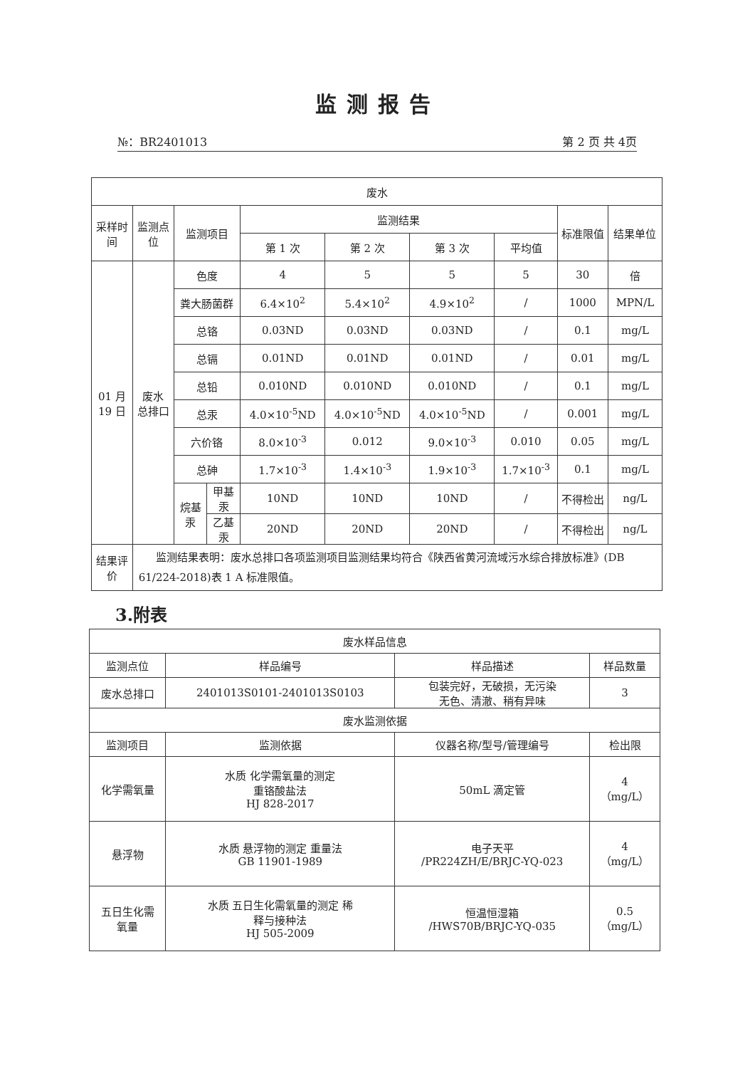监测报告
№：BR2401013 第 2 页 共 4页
| 废水 | | | | | | | | | |
| --- | --- | --- | --- | --- | --- | --- | --- | --- | --- |
| 采样时间 | 监测点位 | 监测项目 | | 监测结果 | | | | 标准限值 | 结果单位 |
| | | | | 第 1 次 | 第 2 次 | 第 3 次 | 平均值 | | |
| 01 月 19 日 | 废水 总排口 | 色度 | | 4 | 5 | 5 | 5 | 30 | 倍 |
| | | 粪大肠菌群 | | 6.4×10<sup>2</sup> | 5.4×10<sup>2</sup> | 4.9×10<sup>2</sup> | / | 1000 | MPN/L |
| | | 总铬 | | 0.03ND | 0.03ND | 0.03ND | / | 0.1 | mg/L |
| | | 总镉 | | 0.01ND | 0.01ND | 0.01ND | / | 0.01 | mg/L |
| | | 总铅 | | 0.010ND | 0.010ND | 0.010ND | / | 0.1 | mg/L |
| | | 总汞 | | 4.0×10<sup>-5</sup>ND | 4.0×10<sup>-5</sup>ND | 4.0×10<sup>-5</sup>ND | / | 0.001 | mg/L |
| | | 六价铬 | | 8.0×10<sup>-3</sup> | 0.012 | 9.0×10<sup>-3</sup> | 0.010 | 0.05 | mg/L |
| | | 总砷 | | 1.7×10<sup>-3</sup> | 1.4×10<sup>-3</sup> | 1.9×10<sup>-3</sup> | 1.7×10<sup>-3</sup> | 0.1 | mg/L |
| | | 烷基汞 | 甲基汞 | 10ND | 10ND | 10ND | / | 不得检出 | ng/L |
| | | | 乙基汞 | 20ND | 20ND | 20ND | / | 不得检出 | ng/L |
| 结果评价 | 监测结果表明：废水总排口各项监测项目监测结果均符合《陕西省黄河流域污水综合排放标准》(DB 61/224-2018)表 1 A 标准限值。 | | | | | | | | |
3.附表
| 废水样品信息 | | | |
| --- | --- | --- | --- |
| 监测点位 | 样品编号 | 样品描述 | 样品数量 |
| 废水总排口 | 2401013S0101-2401013S0103 | 包装完好，无破损，无污染 无色、清澈、稍有异味 | 3 |
| 废水监测依据 | | | |
| 监测项目 | 监测依据 | 仪器名称/型号/管理编号 | 检出限 |
| 化学需氧量 | 水质 化学需氧量的测定 重铬酸盐法 HJ 828-2017 | 50mL 滴定管 | 4 （mg/L） |
| 悬浮物 | 水质 悬浮物的测定 重量法 GB 11901-1989 | 电子天平 /PR224ZH/E/BRJC-YQ-023 | 4 （mg/L） |
| 五日生化需 氧量 | 水质 五日生化需氧量的测定 稀 释与接种法 HJ 505-2009 | 恒温恒湿箱 /HWS70B/BRJC-YQ-035 | 0.5 （mg/L） |